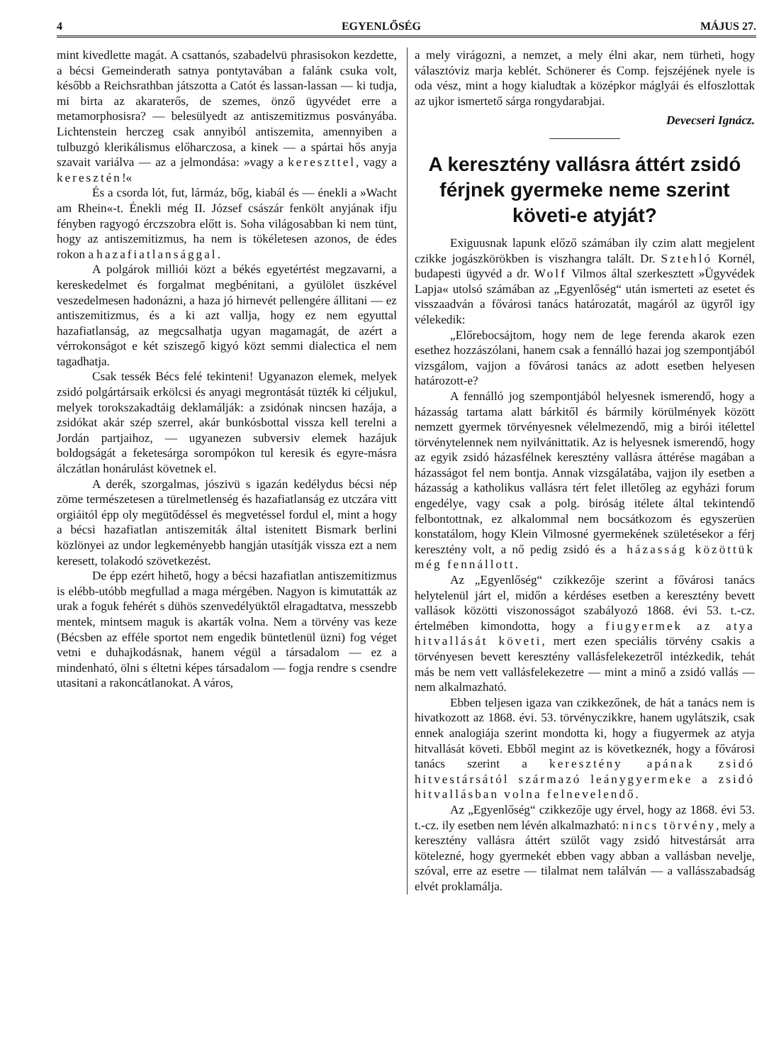4 EGYENLŐSÉG MÁJUS 27.
mint kivedlette magát. A csattanós, szabadelvü phrasisokon kezdette, a bécsi Gemeinderath satnya pontytavában a falánk csuka volt, később a Reichsrathban játszotta a Catót és lassan-lassan — ki tudja, mi birta az akaraterős, de szemes, önző ügyvédet erre a metamorphosisra? — belesülyedt az antiszemitizmus posványába. Lichtenstein herczeg csak annyiból antiszemita, amennyiben a tulbuzgó klerikálismus előharczosa, a kinek — a spártai hős anyja szavait variálva — az a jelmondása: »vagy a kereszttel, vagy a keresztén!«
És a csorda lót, fut, lármáz, bőg, kiabál és — énekli a »Wacht am Rhein«-t. Énekli még II. József császár fenkölt anyjának ifju fényben ragyogó érczszobra előtt is. Soha világosabban ki nem tünt, hogy az antiszemitizmus, ha nem is tökéletesen azonos, de édes rokon a hazafiatlansággal.
A polgárok milliói közt a békés egyetértést megzavarni, a kereskedelmet és forgalmat megbénitani, a gyülölet üszkével veszedelmesen hadonázni, a haza jó hirnevét pellengére állitani — ez antiszemitizmus, és a ki azt vallja, hogy ez nem egyuttal hazafiatlanság, az megcsalhatja ugyan magamagát, de azért a vérrokonságot e két sziszegő kigyó közt semmi dialectica el nem tagadhatja.
Csak tessék Bécs felé tekinteni! Ugyanazon elemek, melyek zsidó polgártársaik erkölcsi és anyagi megrontását tüzték ki céljukul, melyek torokszakadtáig deklamálják: a zsidónak nincsen hazája, a zsidókat akár szép szerrel, akár bunkósbottal vissza kell terelni a Jordán partjaihoz, — ugyanezen subversiv elemek hazájuk boldogságát a feketesárga sorompókon tul keresik és egyre-másra álczátlan honárulást követnek el.
A derék, szorgalmas, jószivü s igazán kedélydus bécsi nép zöme természetesen a türelmetlenség és hazafiatlanság ez utczára vitt orgiáitól épp oly megütődéssel és megvetéssel fordul el, mint a hogy a bécsi hazafiatlan antiszemiták által istenitett Bismark berlini közlönyei az undor legkeményebb hangján utasítják vissza ezt a nem keresett, tolakodó szövetkezést.
De épp ezért hihető, hogy a bécsi hazafiatlan antiszemitizmus is elébb-utóbb megfullad a maga mérgében. Nagyon is kimutatták az urak a foguk fehérét s dühös szenvedélyüktől elragadtatva, messzebb mentek, mintsem maguk is akarták volna. Nem a törvény vas keze (Bécsben az efféle sportot nem engedik büntetlenül üzni) fog véget vetni e duhajkodásnak, hanem végül a társadalom — ez a mindenható, ölni s éltetni képes társadalom — fogja rendre s csendre utasitani a rakoncátlanokat. A város,
a mely virágozni, a nemzet, a mely élni akar, nem türheti, hogy választóviz marja keblét. Schönerer és Comp. fejszéjének nyele is oda vész, mint a hogy kialudtak a középkor máglyái és elfoszlottak az ujkor ismertető sárga rongydarabjai.
Devecseri Ignácz.
A keresztény vallásra áttért zsidó férjnek gyermeke neme szerint követi-e atyját?
Exiguusnak lapunk előző számában ily czim alatt megjelent czikke jogászkörökben is viszhangra talált. Dr. Sztehló Kornél, budapesti ügyvéd a dr. Wolf Vilmos által szerkesztett »Ügyvédek Lapja« utolsó számában az „Egyenlőség“ után ismerteti az esetet és visszaadván a fővárosi tanács határozatát, magáról az ügyről igy vélekedik:
„Előrebocsájtom, hogy nem de lege ferenda akarok ezen esethez hozzászólani, hanem csak a fennálló hazai jog szempontjából vizsgálom, vajjon a fővárosi tanács az adott esetben helyesen határozott-e?
A fennálló jog szempontjából helyesnek ismerendő, hogy a házasság tartama alatt bárkitől és bármily körülmények között nemzett gyermek törvényesnek vélelmezendő, mig a birói itélettel törvénytelennek nem nyilvánittatik. Az is helyesnek ismerendő, hogy az egyik zsidó házasfélnek keresztény vallásra áttérése magában a házasságot fel nem bontja. Annak vizsgálatába, vajjon ily esetben a házasság a katholikus vallásra tért felet illetőleg az egyházi forum engedélye, vagy csak a polg. biróság itélete által tekintendő felbontottnak, ez alkalommal nem bocsátkozom és egyszerüen konstatálom, hogy Klein Vilmosné gyermekének születésekor a férj keresztény volt, a nő pedig zsidó és a házasság közöttük még fennállott.
Az „Egyenlőség“ czikkezője szerint a fővárosi tanács helytelenül járt el, midőn a kérdéses esetben a keresztény bevett vallások közötti viszonosságot szabályozó 1868. évi 53. t.-cz. értelmében kimondotta, hogy a fiugyermek az atya hitvallását követi, mert ezen speciális törvény csakis a törvényesen bevett keresztény vallásfelekezetről intézkedik, tehát más be nem vett vallásfelekezetre — mint a minő a zsidó vallás — nem alkalmazható.
Ebben teljesen igaza van czikkezőnek, de hát a tanács nem is hivatkozott az 1868. évi. 53. törvényczikkre, hanem ugylátszik, csak ennek analogiája szerint mondotta ki, hogy a fiugyermek az atyja hitvallását követi. Ebből megint az is következnék, hogy a fővárosi tanács szerint a keresztény apának zsidó hitvestársától származó leánygyermeke a zsidó hitvallásban volna felnevelendő.
Az „Egyenlőség“ czikkezője ugy érvel, hogy az 1868. évi 53. t.-cz. ily esetben nem lévén alkalmazható: nincs törvény, mely a keresztény vallásra áttért szülőt vagy zsidó hitvestársát arra kötelezné, hogy gyermekét ebben vagy abban a vallásban nevelje, szóval, erre az esetre — tilalmat nem találván — a vallásszabadság elvét proklamálja.